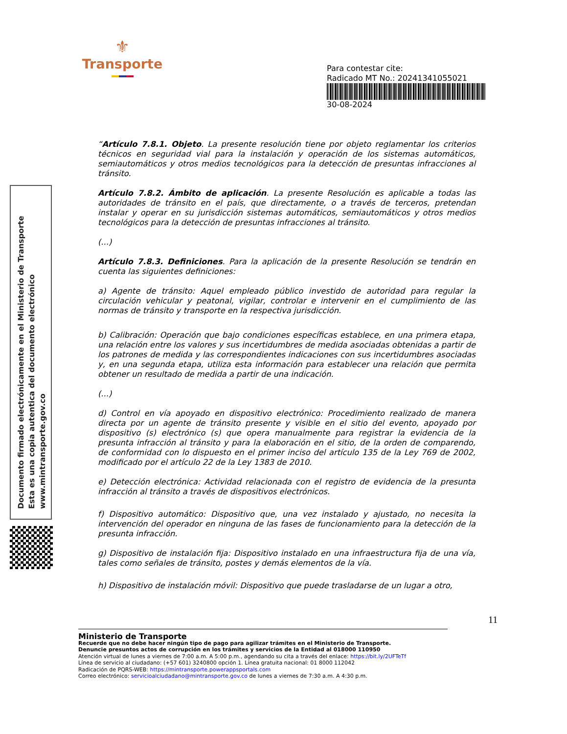⚜
Transporte
Para contestar cite:
Radicado MT No.: 20241341055021
30-08-2024
Documento firmado electrónicamente en el Ministerio de Transporte
Esta es una copia autentica del documento electrónico
www.mintransporte.gov.co
“Artículo 7.8.1. Objeto. La presente resolución tiene por objeto reglamentar los criterios técnicos en seguridad vial para la instalación y operación de los sistemas automáticos, semiautomáticos y otros medios tecnológicos para la detección de presuntas infracciones al tránsito.
Artículo 7.8.2. Ámbito de aplicación. La presente Resolución es aplicable a todas las autoridades de tránsito en el país, que directamente, o a través de terceros, pretendan instalar y operar en su jurisdicción sistemas automáticos, semiautomáticos y otros medios tecnológicos para la detección de presuntas infracciones al tránsito.
(...)
Artículo 7.8.3. Definiciones. Para la aplicación de la presente Resolución se tendrán en cuenta las siguientes definiciones:
a) Agente de tránsito: Aquel empleado público investido de autoridad para regular la circulación vehicular y peatonal, vigilar, controlar e intervenir en el cumplimiento de las normas de tránsito y transporte en la respectiva jurisdicción.
b) Calibración: Operación que bajo condiciones específicas establece, en una primera etapa, una relación entre los valores y sus incertidumbres de medida asociadas obtenidas a partir de los patrones de medida y las correspondientes indicaciones con sus incertidumbres asociadas y, en una segunda etapa, utiliza esta información para establecer una relación que permita obtener un resultado de medida a partir de una indicación.
(...)
d) Control en vía apoyado en dispositivo electrónico: Procedimiento realizado de manera directa por un agente de tránsito presente y visible en el sitio del evento, apoyado por dispositivo (s) electrónico (s) que opera manualmente para registrar la evidencia de la presunta infracción al tránsito y para la elaboración en el sitio, de la orden de comparendo, de conformidad con lo dispuesto en el primer inciso del artículo 135 de la Ley 769 de 2002, modificado por el artículo 22 de la Ley 1383 de 2010.
e) Detección electrónica: Actividad relacionada con el registro de evidencia de la presunta infracción al tránsito a través de dispositivos electrónicos.
f) Dispositivo automático: Dispositivo que, una vez instalado y ajustado, no necesita la intervención del operador en ninguna de las fases de funcionamiento para la detección de la presunta infracción.
g) Dispositivo de instalación fija: Dispositivo instalado en una infraestructura fija de una vía, tales como señales de tránsito, postes y demás elementos de la vía.
h) Dispositivo de instalación móvil: Dispositivo que puede trasladarse de un lugar a otro,
11
Ministerio de Transporte
Recuerde que no debe hacer ningún tipo de pago para agilizar trámites en el Ministerio de Transporte.
Denuncie presuntos actos de corrupción en los trámites y servicios de la Entidad al 018000 110950
Atención virtual de lunes a viernes de 7:00 a.m. A 5:00 p.m., agendando su cita a través del enlace: https://bit.ly/2UFTeTf
Línea de servicio al ciudadano: (+57 601) 3240800 opción 1. Línea gratuita nacional: 01 8000 112042
Radicación de PQRS-WEB: https://mintransporte.powerappsportals.com
Correo electrónico: servicioalciudadano@mintransporte.gov.co de lunes a viernes de 7:30 a.m. A 4:30 p.m.